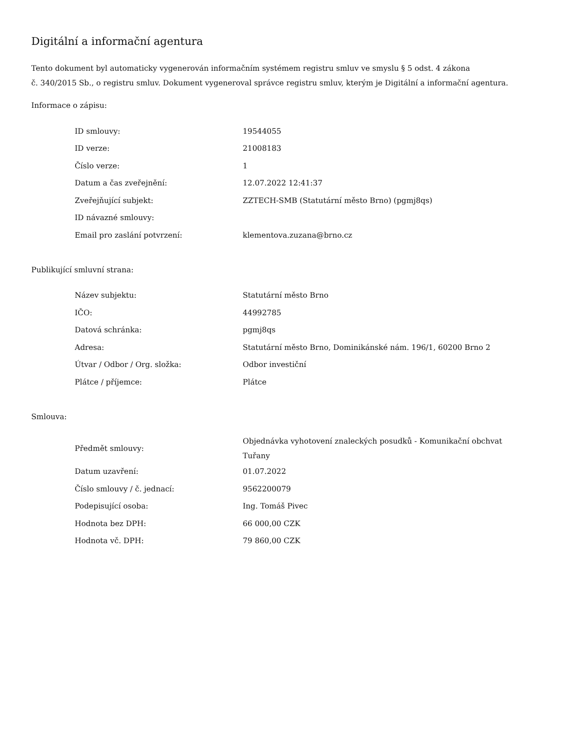Digitální a informační agentura
Tento dokument byl automaticky vygenerován informačním systémem registru smluv ve smyslu § 5 odst. 4 zákona
č. 340/2015 Sb., o registru smluv. Dokument vygeneroval správce registru smluv, kterým je Digitální a informační agentura.
Informace o zápisu:
| ID smlouvy: | 19544055 |
| ID verze: | 21008183 |
| Číslo verze: | 1 |
| Datum a čas zveřejnění: | 12.07.2022 12:41:37 |
| Zveřejňující subjekt: | ZZTECH-SMB (Statutární město Brno) (pgmj8qs) |
| ID návazné smlouvy: | |
| Email pro zaslání potvrzení: | klementova.zuzana@brno.cz |
Publikující smluvní strana:
| Název subjektu: | Statutární město Brno |
| IČO: | 44992785 |
| Datová schránka: | pgmj8qs |
| Adresa: | Statutární město Brno, Dominikánské nám. 196/1, 60200 Brno 2 |
| Útvar / Odbor / Org. složka: | Odbor investiční |
| Plátce / příjemce: | Plátce |
Smlouva:
| Předmět smlouvy: | Objednávka vyhotovení znaleckých posudků - Komunikační obchvat Tuřany |
| Datum uzavření: | 01.07.2022 |
| Číslo smlouvy / č. jednací: | 9562200079 |
| Podepisující osoba: | Ing. Tomáš Pivec |
| Hodnota bez DPH: | 66 000,00 CZK |
| Hodnota vč. DPH: | 79 860,00 CZK |